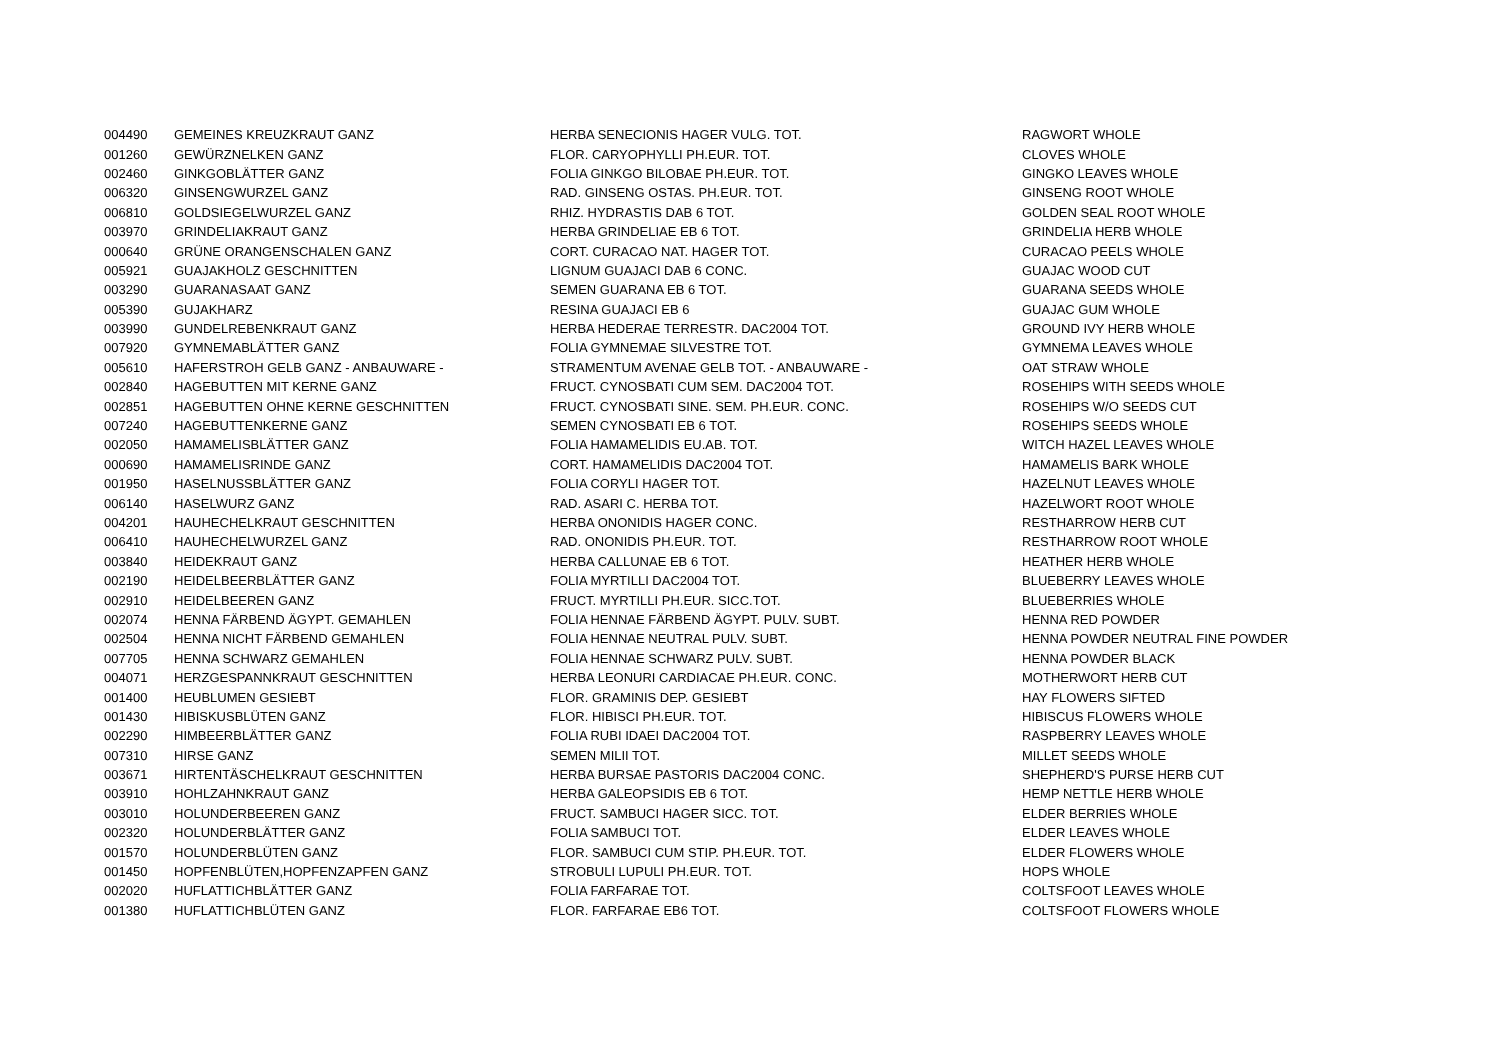| 004490 | GEMEINES KREUZKRAUT GANZ | HERBA SENECIONIS HAGER VULG. TOT. | RAGWORT WHOLE |
| 001260 | GEWÜRZNELKEN GANZ | FLOR. CARYOPHYLLI PH.EUR. TOT. | CLOVES WHOLE |
| 002460 | GINKGOBLÄTTER GANZ | FOLIA GINKGO BILOBAE PH.EUR. TOT. | GINGKO LEAVES WHOLE |
| 006320 | GINSENGWURZEL GANZ | RAD. GINSENG OSTAS. PH.EUR. TOT. | GINSENG ROOT WHOLE |
| 006810 | GOLDSIEGELWURZEL GANZ | RHIZ. HYDRASTIS DAB 6 TOT. | GOLDEN SEAL ROOT WHOLE |
| 003970 | GRINDELIAKRAUT GANZ | HERBA GRINDELIAE EB 6 TOT. | GRINDELIA HERB WHOLE |
| 000640 | GRÜNE ORANGENSCHALEN GANZ | CORT. CURACAO NAT. HAGER TOT. | CURACAO PEELS WHOLE |
| 005921 | GUAJAKHOLZ GESCHNITTEN | LIGNUM GUAJACI DAB 6 CONC. | GUAJAC WOOD CUT |
| 003290 | GUARANASAAT GANZ | SEMEN GUARANA EB 6 TOT. | GUARANA SEEDS WHOLE |
| 005390 | GUJAKHARZ | RESINA GUAJACI EB 6 | GUAJAC GUM WHOLE |
| 003990 | GUNDELREBENKRAUT GANZ | HERBA HEDERAE TERRESTR. DAC2004 TOT. | GROUND IVY HERB WHOLE |
| 007920 | GYMNEMABLÄTTER GANZ | FOLIA GYMNEMAE SILVESTRE TOT. | GYMNEMA LEAVES WHOLE |
| 005610 | HAFERSTROH GELB GANZ - ANBAUWARE - | STRAMENTUM AVENAE GELB TOT. - ANBAUWARE - | OAT STRAW WHOLE |
| 002840 | HAGEBUTTEN MIT KERNE GANZ | FRUCT. CYNOSBATI CUM SEM. DAC2004 TOT. | ROSEHIPS WITH SEEDS WHOLE |
| 002851 | HAGEBUTTEN OHNE KERNE GESCHNITTEN | FRUCT. CYNOSBATI SINE. SEM. PH.EUR. CONC. | ROSEHIPS W/O SEEDS CUT |
| 007240 | HAGEBUTTENKERNE GANZ | SEMEN CYNOSBATI EB 6 TOT. | ROSEHIPS SEEDS WHOLE |
| 002050 | HAMAMELISBLÄTTER GANZ | FOLIA HAMAMELIDIS EU.AB. TOT. | WITCH HAZEL LEAVES WHOLE |
| 000690 | HAMAMELISRINDE GANZ | CORT. HAMAMELIDIS DAC2004 TOT. | HAMAMELIS BARK WHOLE |
| 001950 | HASELNUSSBLÄTTER GANZ | FOLIA CORYLI HAGER TOT. | HAZELNUT LEAVES WHOLE |
| 006140 | HASELWURZ GANZ | RAD. ASARI C. HERBA TOT. | HAZELWORT ROOT WHOLE |
| 004201 | HAUHECHELKRAUT GESCHNITTEN | HERBA ONONIDIS HAGER CONC. | RESTHARROW HERB CUT |
| 006410 | HAUHECHELWURZEL GANZ | RAD. ONONIDIS PH.EUR. TOT. | RESTHARROW ROOT WHOLE |
| 003840 | HEIDEKRAUT GANZ | HERBA CALLUNAE EB 6 TOT. | HEATHER HERB WHOLE |
| 002190 | HEIDELBEERBLÄTTER GANZ | FOLIA MYRTILLI DAC2004 TOT. | BLUEBERRY LEAVES WHOLE |
| 002910 | HEIDELBEEREN GANZ | FRUCT. MYRTILLI PH.EUR. SICC.TOT. | BLUEBERRIES WHOLE |
| 002074 | HENNA FÄRBEND ÄGYPT. GEMAHLEN | FOLIA HENNAE FÄRBEND ÄGYPT. PULV. SUBT. | HENNA RED POWDER |
| 002504 | HENNA NICHT FÄRBEND GEMAHLEN | FOLIA HENNAE NEUTRAL PULV. SUBT. | HENNA POWDER NEUTRAL FINE POWDER |
| 007705 | HENNA SCHWARZ GEMAHLEN | FOLIA HENNAE SCHWARZ PULV. SUBT. | HENNA POWDER BLACK |
| 004071 | HERZGESPANNKRAUT GESCHNITTEN | HERBA LEONURI CARDIACAE PH.EUR. CONC. | MOTHERWORT HERB CUT |
| 001400 | HEUBLUMEN GESIEBT | FLOR. GRAMINIS DEP. GESIEBT | HAY FLOWERS SIFTED |
| 001430 | HIBISKUSBLÜTEN GANZ | FLOR. HIBISCI PH.EUR. TOT. | HIBISCUS FLOWERS WHOLE |
| 002290 | HIMBEERBLÄTTER GANZ | FOLIA RUBI IDAEI DAC2004 TOT. | RASPBERRY LEAVES WHOLE |
| 007310 | HIRSE GANZ | SEMEN MILII TOT. | MILLET SEEDS WHOLE |
| 003671 | HIRTENTÄSCHELKRAUT GESCHNITTEN | HERBA BURSAE PASTORIS DAC2004 CONC. | SHEPHERD'S PURSE HERB CUT |
| 003910 | HOHLZAHNKRAUT GANZ | HERBA GALEOPSIDIS EB 6 TOT. | HEMP NETTLE HERB WHOLE |
| 003010 | HOLUNDERBEEREN GANZ | FRUCT. SAMBUCI HAGER SICC. TOT. | ELDER BERRIES WHOLE |
| 002320 | HOLUNDERBLÄTTER GANZ | FOLIA SAMBUCI TOT. | ELDER LEAVES WHOLE |
| 001570 | HOLUNDERBLÜTEN GANZ | FLOR. SAMBUCI CUM STIP. PH.EUR. TOT. | ELDER FLOWERS WHOLE |
| 001450 | HOPFENBLÜTEN,HOPFENZAPFEN GANZ | STROBULI LUPULI PH.EUR. TOT. | HOPS WHOLE |
| 002020 | HUFLATTICHBLÄTTER GANZ | FOLIA FARFARAE TOT. | COLTSFOOT LEAVES WHOLE |
| 001380 | HUFLATTICHBLÜTEN GANZ | FLOR. FARFARAE EB6 TOT. | COLTSFOOT FLOWERS WHOLE |